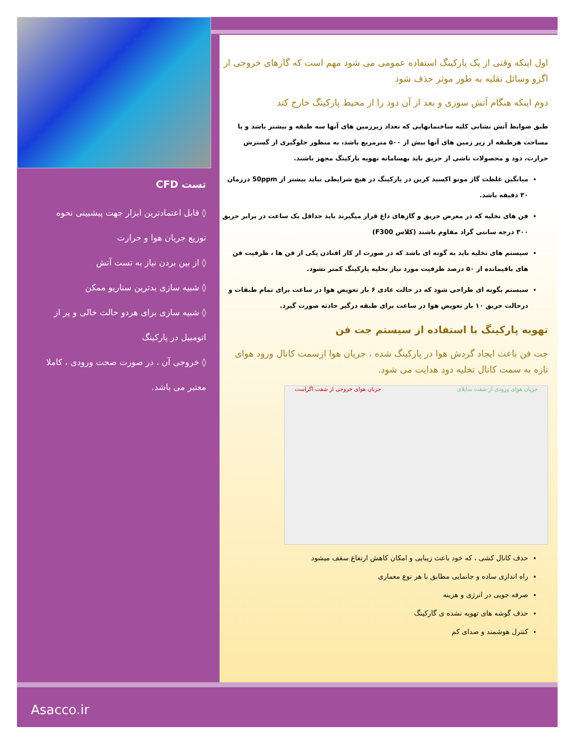تست CFD
◊ قابل اعتمادترین ابزار جهت پیشبینی نحوه توزیع جریان هوا و حرارت
◊ از بین بردن نیاز به تست آتش
◊ شبیه سازی بدترین سناریو ممکن
◊ شبیه سازی برای هردو حالت خالی و پر از اتومبیل در پارکینگ
◊ خروجی آن ، در صورت صحت ورودی ، کاملا معتبر می باشد.
اول اینکه وقتی از یک پارکینگ استفاده عمومی می شود مهم است که گازهای خروجی از اگزو وسائل نقلیه به طور موثر حذف شود
دوم اینکه هنگام آتش سوزی و بعد از آن دود را از محیط پارکینگ خارج کند
طبق ضوابط آتش نشانی کلیه ساختمانهایی که تعداد زیرزمین های آنها سه طبقه و بیشتر باشد و یا مساحت هرطبقه از زیر زمین های آنها بیش از ۵۰۰ مترمربع باشد، به منظور جلوگیری از گسترش حرارت، دود و محصولات ناشی از حریق باید بهسامانه تهویه پارکینگ مجهز باشند.
میانگین غلظت گاز مونو اکسید کربن در پارکینگ در هیچ شرایطی نباید بیشتر از 50ppm درزمان ۳۰ دقیقه باشد.
فن های تخلیه که در معرض حریق و گازهای داغ قرار میگیرند باید حداقل یک ساعت در برابر حریق ۳۰۰ درجه سانتی گراد مقاوم باشند (کلاس F300)
سیستم های تخلیه باید به گونه ای باشد که در صورت از کار افتادن یکی از فن ها ، ظرفیت فن های باقیمانده از ۵۰ درصد ظرفیت مورد نیاز تخلیه پارکینگ کمتر نشود.
سیستم بگونه ای طراحی شود که در حالت عادی ۶ بار تعویض هوا در ساعت برای تمام طبقات و درحالت حریق ۱۰ بار تعویض هوا در ساعت برای طبقه درگیر حادثه صورت گیرد.
تهویه پارکینگ با استفاده از سیستم جت فن
جت فن باعث ایجاد گردش هوا در پارکینگ شده ، جریان هوا ازسمت کانال ورود هوای تازه به سمت کانال تخلیه دود هدایت می شود.
جریان هوای ورودی از شفت ساپلای جریان هوای خروجی از شفت اگزاست
حذف کانال کشی ، که خود باعث زیبایی و امکان کاهش ارتفاع سقف میشود
راه اندازی ساده و جانمایی مطابق با هر نوع معماری
صرفه جویی در انرژی و هزینه
حذف گوشه های تهویه نشده ی گارکینگ
کنترل هوشمند و صدای کم
Asacco.ir